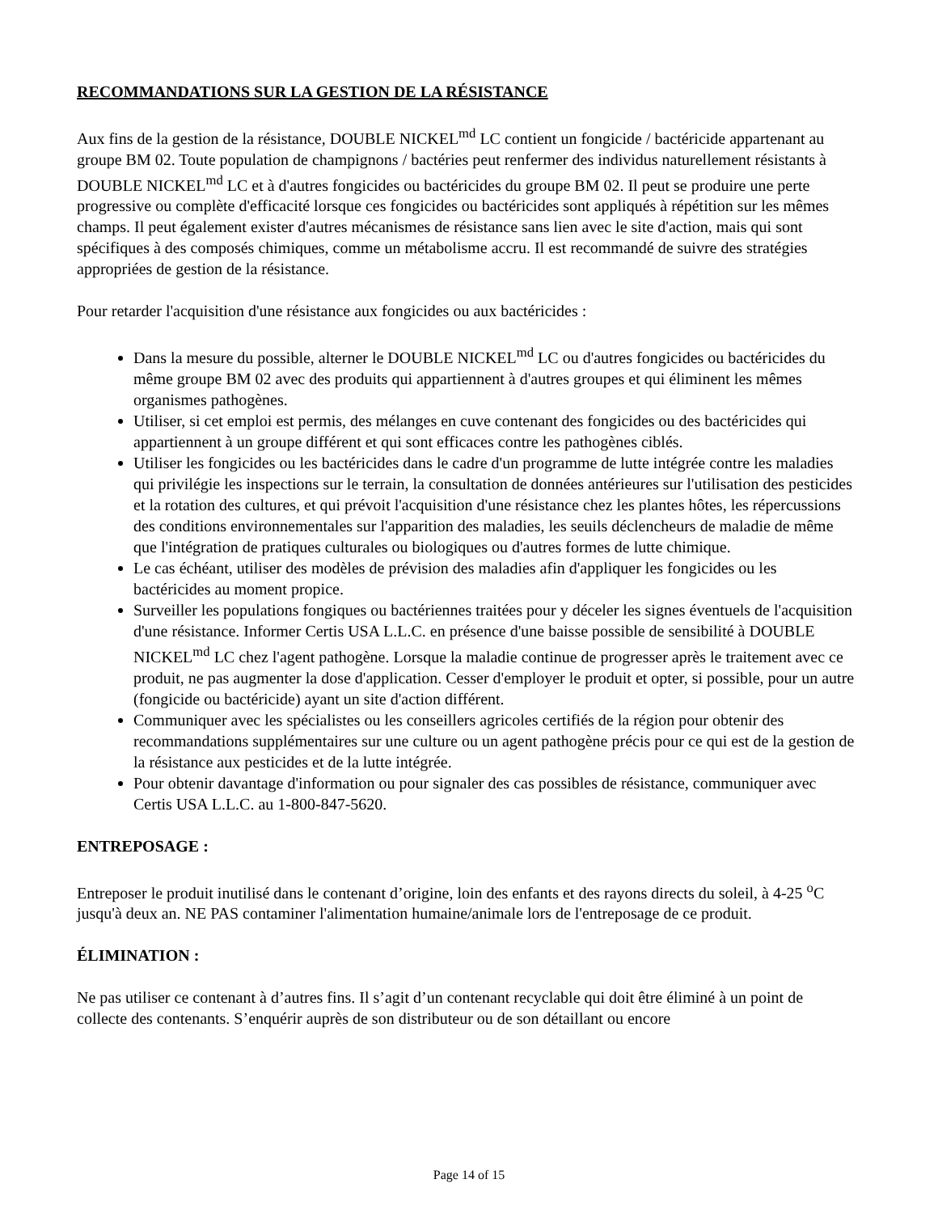RECOMMANDATIONS SUR LA GESTION DE LA RÉSISTANCE
Aux fins de la gestion de la résistance, DOUBLE NICKEL<sup>md</sup> LC contient un fongicide / bactéricide appartenant au groupe BM 02. Toute population de champignons / bactéries peut renfermer des individus naturellement résistants à DOUBLE NICKEL<sup>md</sup> LC et à d'autres fongicides ou bactéricides du groupe BM 02. Il peut se produire une perte progressive ou complète d'efficacité lorsque ces fongicides ou bactéricides sont appliqués à répétition sur les mêmes champs. Il peut également exister d'autres mécanismes de résistance sans lien avec le site d'action, mais qui sont spécifiques à des composés chimiques, comme un métabolisme accru. Il est recommandé de suivre des stratégies appropriées de gestion de la résistance.
Pour retarder l'acquisition d'une résistance aux fongicides ou aux bactéricides :
Dans la mesure du possible, alterner le DOUBLE NICKEL<sup>md</sup> LC ou d'autres fongicides ou bactéricides du même groupe BM 02 avec des produits qui appartiennent à d'autres groupes et qui éliminent les mêmes organismes pathogènes.
Utiliser, si cet emploi est permis, des mélanges en cuve contenant des fongicides ou des bactéricides qui appartiennent à un groupe différent et qui sont efficaces contre les pathogènes ciblés.
Utiliser les fongicides ou les bactéricides dans le cadre d'un programme de lutte intégrée contre les maladies qui privilégie les inspections sur le terrain, la consultation de données antérieures sur l'utilisation des pesticides et la rotation des cultures, et qui prévoit l'acquisition d'une résistance chez les plantes hôtes, les répercussions des conditions environnementales sur l'apparition des maladies, les seuils déclencheurs de maladie de même que l'intégration de pratiques culturales ou biologiques ou d'autres formes de lutte chimique.
Le cas échéant, utiliser des modèles de prévision des maladies afin d'appliquer les fongicides ou les bactéricides au moment propice.
Surveiller les populations fongiques ou bactériennes traitées pour y déceler les signes éventuels de l'acquisition d'une résistance. Informer Certis USA L.L.C. en présence d'une baisse possible de sensibilité à DOUBLE NICKEL<sup>md</sup> LC chez l'agent pathogène. Lorsque la maladie continue de progresser après le traitement avec ce produit, ne pas augmenter la dose d'application. Cesser d'employer le produit et opter, si possible, pour un autre (fongicide ou bactéricide) ayant un site d'action différent.
Communiquer avec les spécialistes ou les conseillers agricoles certifiés de la région pour obtenir des recommandations supplémentaires sur une culture ou un agent pathogène précis pour ce qui est de la gestion de la résistance aux pesticides et de la lutte intégrée.
Pour obtenir davantage d'information ou pour signaler des cas possibles de résistance, communiquer avec Certis USA L.L.C. au 1-800-847-5620.
ENTREPOSAGE :
Entreposer le produit inutilisé dans le contenant d’origine, loin des enfants et des rayons directs du soleil, à 4-25 <sup>o</sup>C jusqu'à deux an. NE PAS contaminer l'alimentation humaine/animale lors de l'entreposage de ce produit.
ÉLIMINATION :
Ne pas utiliser ce contenant à d’autres fins. Il s’agit d’un contenant recyclable qui doit être éliminé à un point de collecte des contenants. S’enquérir auprès de son distributeur ou de son détaillant ou encore
Page 14 of 15